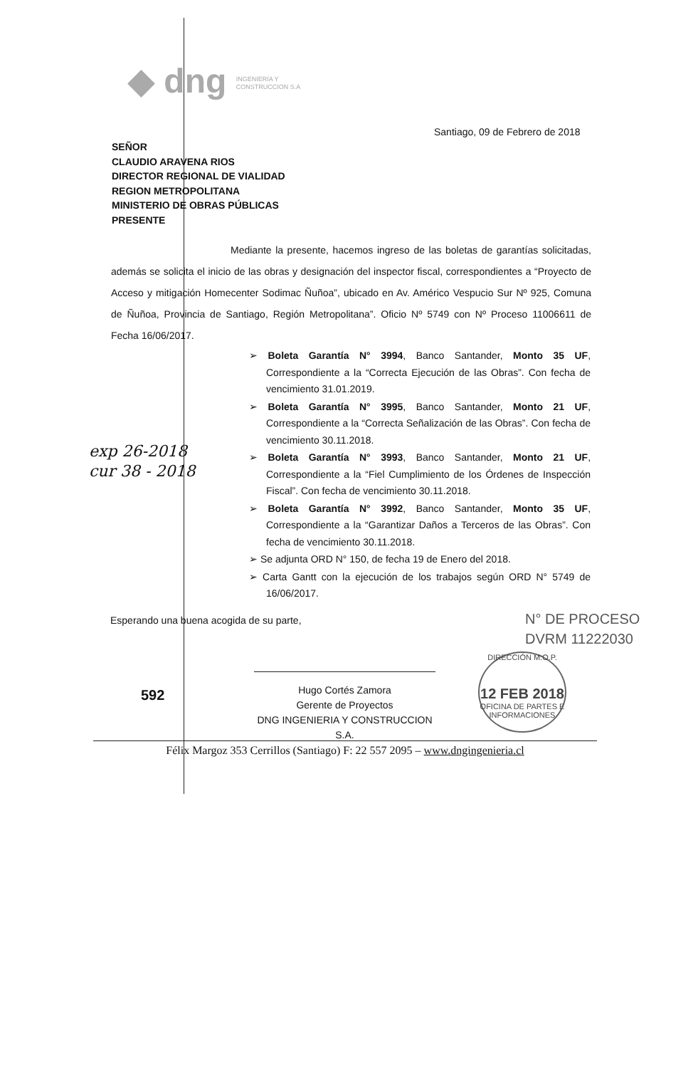◆ dng INGENIERÍA Y
CONSTRUCCION S.A
Santiago, 09 de Febrero de 2018
SEÑOR
CLAUDIO ARAVENA RIOS
DIRECTOR REGIONAL DE VIALIDAD
REGION METROPOLITANA
MINISTERIO DE OBRAS PÚBLICAS
PRESENTE
Mediante la presente, hacemos ingreso de las boletas de garantías solicitadas, además se solicita el inicio de las obras y designación del inspector fiscal, correspondientes a “Proyecto de Acceso y mitigación Homecenter Sodimac Ñuñoa”, ubicado en Av. Américo Vespucio Sur Nº 925, Comuna de Ñuñoa, Provincia de Santiago, Región Metropolitana”. Oficio Nº 5749 con Nº Proceso 11006611 de Fecha 16/06/2017.
➢ Boleta Garantía N° 3994, Banco Santander, Monto 35 UF, Correspondiente a la “Correcta Ejecución de las Obras”. Con fecha de vencimiento 31.01.2019.
➢ Boleta Garantía N° 3995, Banco Santander, Monto 21 UF, Correspondiente a la “Correcta Señalización de las Obras”. Con fecha de vencimiento 30.11.2018.
➢ Boleta Garantía N° 3993, Banco Santander, Monto 21 UF, Correspondiente a la “Fiel Cumplimiento de los Órdenes de Inspección Fiscal”. Con fecha de vencimiento 30.11.2018.
➢ Boleta Garantía N° 3992, Banco Santander, Monto 35 UF, Correspondiente a la “Garantizar Daños a Terceros de las Obras”. Con fecha de vencimiento 30.11.2018.
➢ Se adjunta ORD N° 150, de fecha 19 de Enero del 2018.
➢ Carta Gantt con la ejecución de los trabajos según ORD N° 5749 de 16/06/2017.
exp 26-2018
cur 38 - 2018
Esperando una buena acogida de su parte,
N° DE PROCESO
DVRM 11222030
DIRECCIÓN M.O.P.
12 FEB 2018
OFICINA DE PARTES E INFORMACIONES
592
Hugo Cortés Zamora
Gerente de Proyectos
DNG INGENIERIA Y CONSTRUCCION S.A.
Félix Margoz 353 Cerrillos (Santiago) F: 22 557 2095 – www.dngingenieria.cl